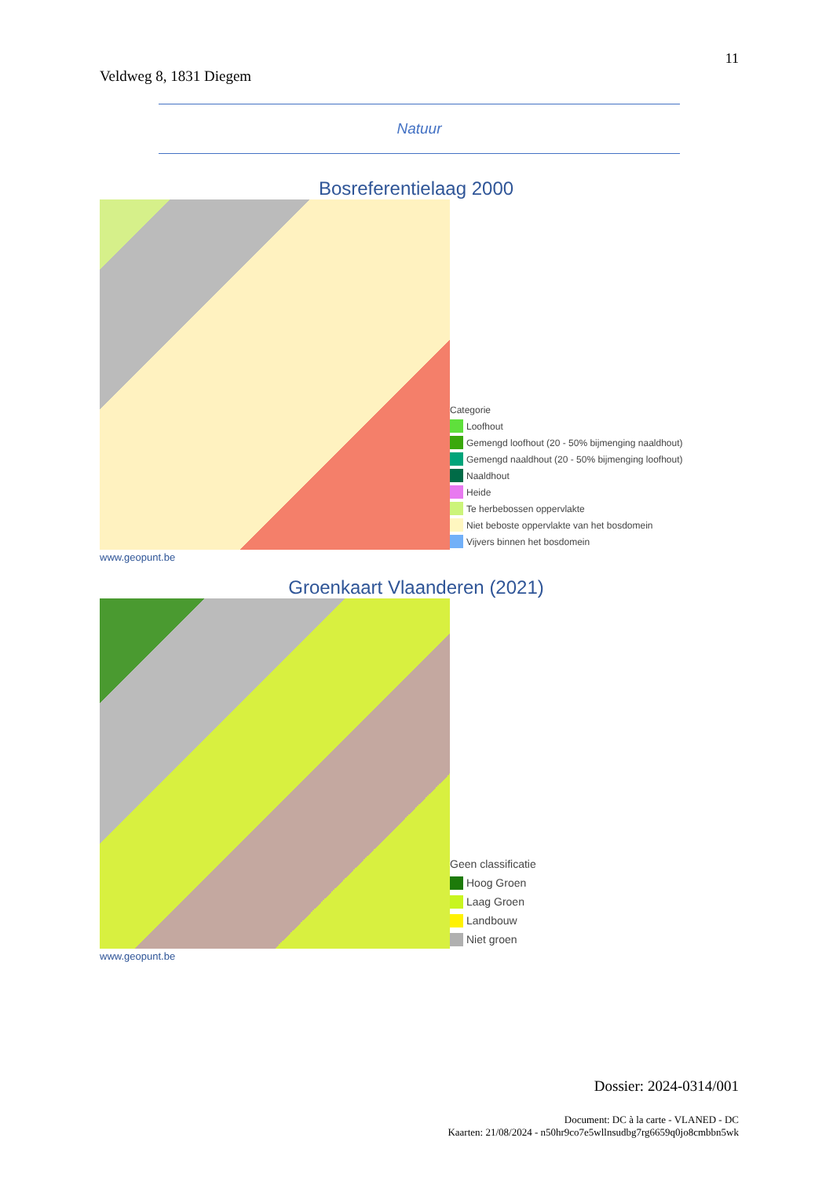11
Veldweg 8, 1831 Diegem
Natuur
Bosreferentielaag 2000
Categorie
Loofhout
Gemengd loofhout (20 - 50% bijmenging naaldhout)
Gemengd naaldhout (20 - 50% bijmenging loofhout)
Naaldhout
Heide
Te herbebossen oppervlakte
Niet beboste oppervlakte van het bosdomein
Vijvers binnen het bosdomein
www.geopunt.be
Groenkaart Vlaanderen (2021)
Geen classificatie
Hoog Groen
Laag Groen
Landbouw
Niet groen
www.geopunt.be
Dossier: 2024-0314/001
Document: DC à la carte - VLANED - DC
Kaarten: 21/08/2024 - n50hr9co7e5wllnsudbg7rg6659q0jo8cmbbn5wk